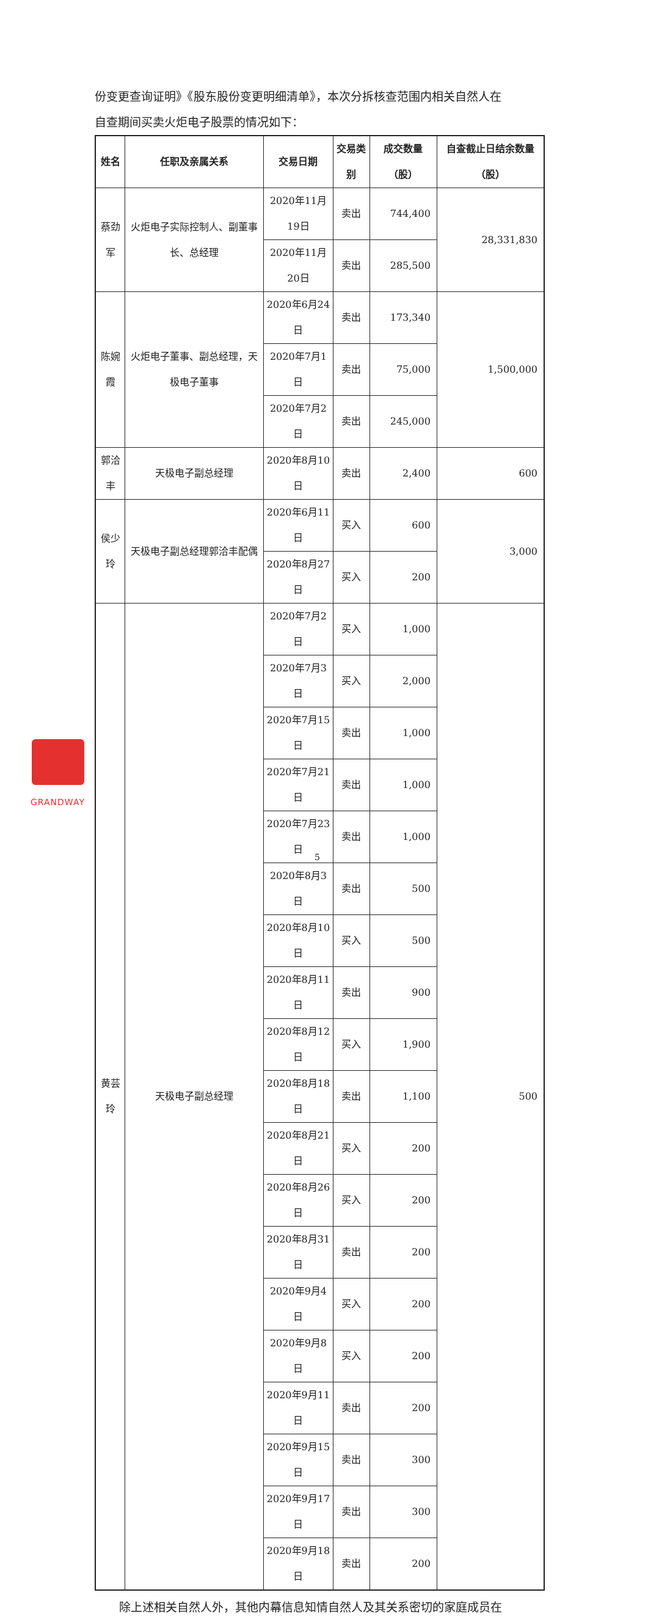份变更查询证明》《股东股份变更明细清单》，本次分拆核查范围内相关自然人在
自查期间买卖火炬电子股票的情况如下：
| 姓名 | 任职及亲属关系 | 交易日期 | 交易类别 | 成交数量（股） | 自查截止日结余数量（股） |
| --- | --- | --- | --- | --- | --- |
| 蔡劲军 | 火炬电子实际控制人、副董事长、总经理 | 2020年11月19日 | 卖出 | 744,400 | 28,331,830 |
| | | 2020年11月20日 | 卖出 | 285,500 | |
| 陈婉霞 | 火炬电子董事、副总经理，天极电子董事 | 2020年6月24日 | 卖出 | 173,340 | 1,500,000 |
| | | 2020年7月1日 | 卖出 | 75,000 | |
| | | 2020年7月2日 | 卖出 | 245,000 | |
| 郭洽丰 | 天极电子副总经理 | 2020年8月10日 | 卖出 | 2,400 | 600 |
| 侯少玲 | 天极电子副总经理郭洽丰配偶 | 2020年6月11日 | 买入 | 600 | 3,000 |
| | | 2020年8月27日 | 买入 | 200 | |
| 黄芸玲 | 天极电子副总经理 | 2020年7月2日 | 买入 | 1,000 | 500 |
| | | 2020年7月3日 | 买入 | 2,000 | |
| | | 2020年7月15日 | 卖出 | 1,000 | |
| | | 2020年7月21日 | 卖出 | 1,000 | |
| | | 2020年7月23日 | 卖出 | 1,000 | |
| | | 2020年8月3日 | 卖出 | 500 | |
| | | 2020年8月10日 | 买入 | 500 | |
| | | 2020年8月11日 | 卖出 | 900 | |
| | | 2020年8月12日 | 买入 | 1,900 | |
| | | 2020年8月18日 | 卖出 | 1,100 | |
| | | 2020年8月21日 | 买入 | 200 | |
| | | 2020年8月26日 | 买入 | 200 | |
| | | 2020年8月31日 | 卖出 | 200 | |
| | | 2020年9月4日 | 买入 | 200 | |
| | | 2020年9月8日 | 买入 | 200 | |
| | | 2020年9月11日 | 卖出 | 200 | |
| | | 2020年9月15日 | 卖出 | 300 | |
| | | 2020年9月17日 | 卖出 | 300 | |
| | | 2020年9月18日 | 卖出 | 200 | |
除上述相关自然人外，其他内幕信息知情自然人及其关系密切的家庭成员在
GRANDWAY
5